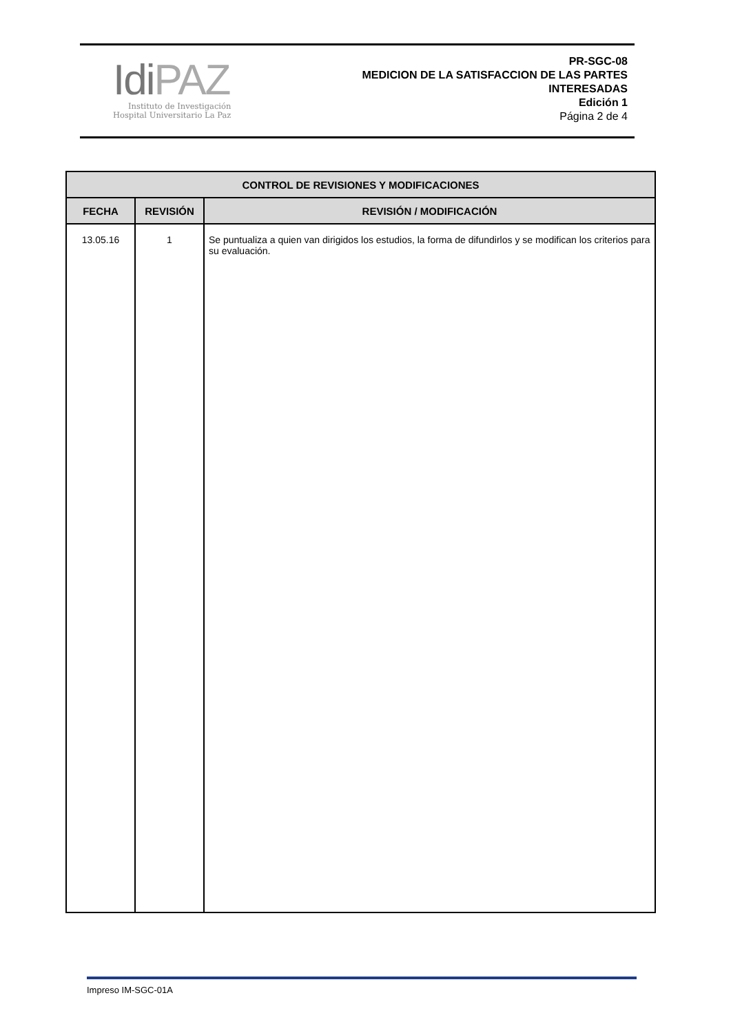IdiPAZ
Instituto de Investigación
Hospital Universitario La Paz
PR-SGC-08
MEDICION DE LA SATISFACCION DE LAS PARTES
INTERESADAS
Edición 1
Página 2 de 4
| CONTROL DE REVISIONES Y MODIFICACIONES | | |
| --- | --- | --- |
| FECHA | REVISIÓN | REVISIÓN / MODIFICACIÓN |
| 13.05.16 | 1 | Se puntualiza a quien van dirigidos los estudios, la forma de difundirlos y se modifican los criterios para su evaluación. |
Impreso IM-SGC-01A